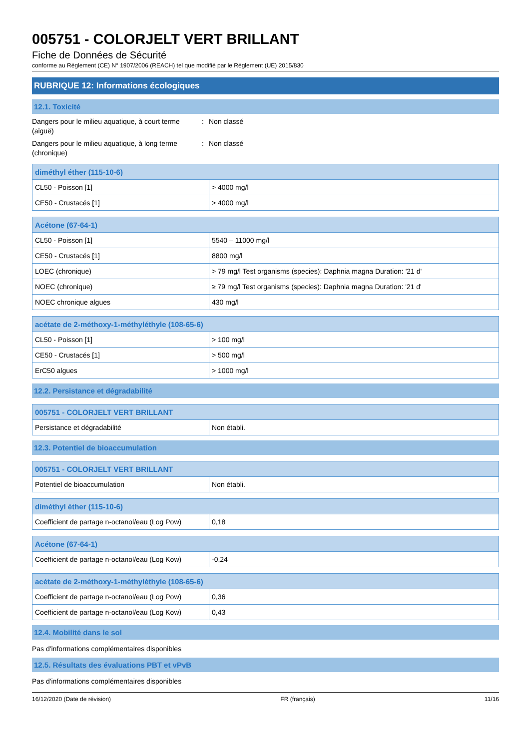005751 - COLORJELT VERT BRILLANT
Fiche de Données de Sécurité
conforme au Règlement (CE) N° 1907/2006 (REACH) tel que modifié par le Règlement (UE) 2015/830
RUBRIQUE 12: Informations écologiques
12.1. Toxicité
Dangers pour le milieu aquatique, à court terme (aiguë)
: Non classé
Dangers pour le milieu aquatique, à long terme (chronique)
: Non classé
| diméthyl éther (115-10-6) | |
| --- | --- |
| CL50 - Poisson [1] | > 4000 mg/l |
| CE50 - Crustacés [1] | > 4000 mg/l |
| Acétone (67-64-1) | |
| --- | --- |
| CL50 - Poisson [1] | 5540 – 11000 mg/l |
| CE50 - Crustacés [1] | 8800 mg/l |
| LOEC (chronique) | > 79 mg/l Test organisms (species): Daphnia magna Duration: '21 d' |
| NOEC (chronique) | ≥ 79 mg/l Test organisms (species): Daphnia magna Duration: '21 d' |
| NOEC chronique algues | 430 mg/l |
| acétate de 2-méthoxy-1-méthyléthyle (108-65-6) | |
| --- | --- |
| CL50 - Poisson [1] | > 100 mg/l |
| CE50 - Crustacés [1] | > 500 mg/l |
| ErC50 algues | > 1000 mg/l |
12.2. Persistance et dégradabilité
| 005751 - COLORJELT VERT BRILLANT | |
| --- | --- |
| Persistance et dégradabilité | Non établi. |
12.3. Potentiel de bioaccumulation
| 005751 - COLORJELT VERT BRILLANT | |
| --- | --- |
| Potentiel de bioaccumulation | Non établi. |
| diméthyl éther (115-10-6) | |
| --- | --- |
| Coefficient de partage n-octanol/eau (Log Pow) | 0,18 |
| Acétone (67-64-1) | |
| --- | --- |
| Coefficient de partage n-octanol/eau (Log Kow) | -0,24 |
| acétate de 2-méthoxy-1-méthyléthyle (108-65-6) | |
| --- | --- |
| Coefficient de partage n-octanol/eau (Log Pow) | 0,36 |
| Coefficient de partage n-octanol/eau (Log Kow) | 0,43 |
12.4. Mobilité dans le sol
Pas d'informations complémentaires disponibles
12.5. Résultats des évaluations PBT et vPvB
Pas d'informations complémentaires disponibles
16/12/2020 (Date de révision) FR (français) 11/16